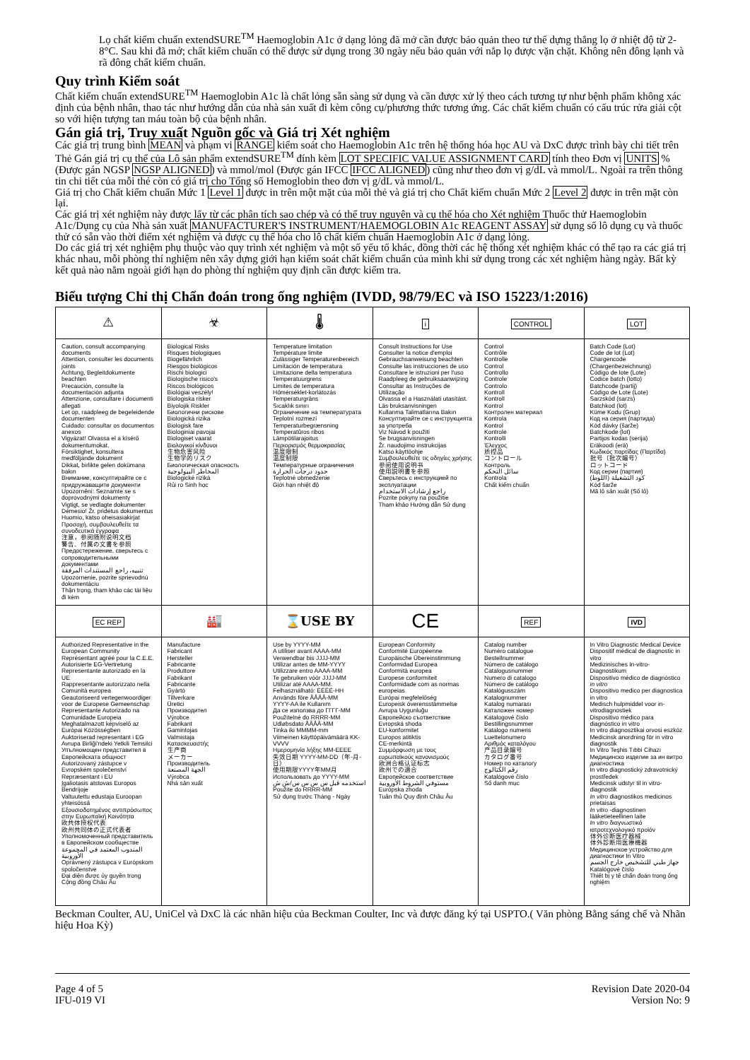Lọ chất kiểm chuẩn extendSURE<sup>TM</sup> Haemoglobin A1c ở dạng lỏng đã mở cần được bảo quản theo tư thế dựng thẳng lọ ở nhiệt độ từ 2-8°C. Sau khi đã mở; chất kiểm chuẩn có thể được sử dụng trong 30 ngày nếu bảo quản với nắp lọ được vặn chặt. Không nên đông lạnh và rã đông chất kiểm chuẩn.
Quy trình Kiểm soát
Chất kiểm chuẩn extendSURE<sup>TM</sup> Haemoglobin A1c là chất lỏng sẵn sàng sử dụng và cần được xử lý theo cách tương tự như bệnh phẩm không xác định của bệnh nhân, thao tác như hướng dẫn của nhà sản xuất đi kèm công cụ/phương thức tương ứng. Các chất kiểm chuẩn có cấu trúc rửa giải cột so với hiện tượng tan máu toàn bộ của bệnh nhân.
Gán giá trị, Truy xuất Nguồn gốc và Giá trị Xét nghiệm
Các giá trị trung bình MEAN và phạm vi RANGE kiểm soát cho Haemoglobin A1c trên hệ thống hóa học AU và DxC được trình bày chi tiết trên Thẻ Gán giá trị cụ thể của Lô sản phẩm extendSURE<sup>TM</sup> đính kèm LOT SPECIFIC VALUE ASSIGNMENT CARD tính theo Đơn vị UNITS % (Được gán NGSP NGSP ALIGNED) và mmol/mol (Được gán IFCC IFCC ALIGNED) cũng như theo đơn vị g/dL và mmol/L. Ngoài ra trên thông tin chi tiết của mỗi thẻ còn có giá trị cho Tổng số Hemoglobin theo đơn vị g/dL và mmol/L.
Giá trị cho Chất kiểm chuẩn Mức 1 Level 1 được in trên một mặt của mỗi thẻ và giá trị cho Chất kiểm chuẩn Mức 2 Level 2 được in trên mặt còn lại.
Các giá trị xét nghiệm này được lấy từ các phân tích sao chép và có thể truy nguyên và cụ thể hóa cho Xét nghiệm Thuốc thử Haemoglobin A1c/Dụng cụ của Nhà sản xuất MANUFACTURER'S INSTRUMENT/HAEMOGLOBIN A1c REAGENT ASSAY sử dụng số lô dụng cụ và thuốc thử có sẵn vào thời điểm xét nghiệm và được cụ thể hóa cho lô chất kiểm chuẩn Haemoglobin A1c ở dạng lỏng.
Do các giá trị xét nghiệm phụ thuộc vào quy trình xét nghiệm và một số yếu tố khác, đồng thời các hệ thống xét nghiệm khác có thể tạo ra các giá trị khác nhau, mỗi phòng thí nghiệm nên xây dựng giới hạn kiểm soát chất kiểm chuẩn của mình khi sử dụng trong các xét nghiệm hàng ngày. Bất kỳ kết quả nào nằm ngoài giới hạn do phòng thí nghiệm quy định cần được kiểm tra.
Biểu tượng Chỉ thị Chẩn đoán trong ống nghiệm (IVDD, 98/79/EC và ISO 15223/1:2016)
| ⚠ | ☣ | 🌡 | i | CONTROL | LOT |
| Caution, consult accompanying documents Attention, consulter les documents joints Achtung, Begleitdokumente beachten Precaución, consulte la documentación adjunta Attenzione, consultare i documenti allegati Let op, raadpleeg de begeleidende documenten Cuidado: consultar os documentos anexos Vigyázat! Olvassa el a kísérő dokumentumokat. Försiktighet, konsultera medföljande dokument Dikkat, birlikte gelen dokümana bakın Внимание, консултирайте се с придружаващите документи Upozornění: Seznamte se s doprovodnými dokumenty Vigtigt, se vedlagte dokumenter Démesio! Žr. pridėtus dokumentus Huomio, katso oheisasiakirjat Προσοχή, συμβουλευθείτε τα συνοδευτικά έγγραφα 注意，参阅随附说明文档 警告、付属の文書を参照 Предостережение, сверьтесь с сопроводительными документами تنبيه، راجع المستندات المرفقة Upozornenie, pozrite sprievodnú dokumentáciu Thận trọng, tham khảo các tài liệu đi kèm | Biological Risks Risques biologiques Biogefährlich Riesgos biológicos Rischi biologici Biologische risico's Riscos biológicos Biológiai veszély! Biologiska risker Biyolojik Riskler Биологични рискове Biologická rizika Biologisk fare Biologiniai pavojai Biologiset vaarat Βιολογικοί κίνδυνοι 生物危害风险 生物学的リスク Биологическая опасность المخاطر البيولوجية Biologické riziká Rủi ro Sinh học | Temperature limitation Température limite Zulässiger Temperaturenbereich Limitación de temperatura Limitazione della temperatura Temperatuurgrens Limites de temperatura Hőmérséklet-korlátozás Temperaturgräns Sıcaklık sınırı Ограничение на температурата Teplotní rozmezí Temperaturbegrænsning Temperatūros ribos Lämpötilarajoitus Περιορισμός θερμοκρασίας 温度限制 温度制限 Температурные ограничения حدود درجات الحرارة Teplotné obmedzenie Giới hạn nhiệt độ | Consult Instructions for Use Consulter la notice d'emploi Gebrauchsanweisung beachten Consulte las instrucciones de uso Consultare le istruzioni per l'uso Raadpleeg de gebruiksaanwijzing Consultar as Instruções de Utilização Olvassa el a Használati utasítást. Läs bruksanvisningen Kullanma Talimatlarına Bakın Консултирайте се с инструкцията за употреба Viz Návod k použití Se brugsanvisningen Žr. naudojimo instrukcijas Katso käyttöohje Συμβουλευθείτε τις οδηγίες χρήσης 参阅使用说明书 使用説明書を参照 Сверьтесь с инструкцией по эксплуатации راجع إرشادات الاستخدام Pozrite pokyny na použitie Tham khảo Hướng dẫn Sử dụng | Control Contrôle Kontrolle Control Controllo Controle Controlo Kontroll Kontroll Kontrol Контролен материал Kontrola Kontrol Kontrolė Kontrolli Έλεγχος 质控品 コントロール Контроль سائل التحكم Kontrola Chất kiểm chuẩn | Batch Code (Lot) Code de lot (Lot) Chargencode (Chargenbezeichnung) Código de lote (Lote) Codice batch (lotto) Batchcode (partij) Código de Lote (Lote) Sarzskód (sarzs) Batchkod (lot) Küme Kodu (Grup) Код на серия (партида) Kód dávky (šarže) Batchkode (lot) Partijos kodas (serija) Eräkoodi (erä) Κωδικός παρτίδας (Παρτίδα) 批号（批次编号） ロットコード Код серии (партия) كود التشغيلة (اللوط) Kód šarže Mã lô sản xuất (Số lô) |
| EC REP | 🏭 | ⌛USE BY | CE | REF | IVD |
| Authorized Representative in the European Community Représentant agréé pour la C.E.E. Autorisierte EG-Vertretung Representante autorizado en la UE Rappresentante autorizzato nella Comunità europea Geautoriseerd vertegenwoordiger voor de Europese Gemeenschap Representante Autorizado na Comunidade Europeia Meghatalmazott képviselő az Európai Közösségben Auktoriserad representant i EG Avrupa Birliği'ndeki Yetkili Temsilci Упълномощен представител в Европейската общност Autorizovaný zástupce v Evropském společenství Repræsentant i EU Įgaliotasis atstovas Europos Bendrijoje Valtuutettu edustaja Euroopan yhteisössä Εξουσιοδοτημένος αντιπρόσωπος στην Ευρωπαϊκή Κοινότητα 欧共体授权代表 欧州共同体の正式代表者 Уполномоченный представитель в Европейском сообществе المندوب المعتمد في المجموعة الأوروبية Oprávnený zástupca v Európskom spoločenstve Đại diện được ủy quyền trong Cộng đồng Châu Âu | Manufacture Fabricant Hersteller Fabricante Produttore Fabrikant Fabricante Gyártó Tillverkare Üretici Производител Výrobce Fabrikant Gamintojas Valmistaja Κατασκευαστής 生产商 メーカー Производитель الجهة المصنعة Výrobca Nhà sản xuất | Use by YYYY-MM A utiliser avant AAAA-MM Verwendbar bis JJJJ-MM Utilizar antes de MM-YYYY Utilizzare entro AAAA-MM Te gebruiken vóór JJJJ-MM Utilizar até AAAA-MM. Felhasználható: ÉÉÉÉ-HH Används före ÅÅÅÅ-MM YYYY-AA ile Kullanım Да се използва до ГГГГ-ММ Použitelné do RRRR-MM Udløbsdato ÅÅÅÅ-MM Tinka iki MMMM-mm Viimeinen käyttöpäivämäärä KK-VVVV Ημερομηνία λήξης MM-EEEE 失效日期 YYYY-MM-DD（年-月-日） 使用期限YYYY年MM月 Использовать до YYYY-MM استخدمه قبل س س س س/ش ش Použite do RRRR-MM Sử dụng trước Tháng - Ngày | European Conformity Conformité Européenne Europäische Übereinstimmung Conformidad Europea Conformità europea Europese conformiteit Conformidade com as normas europeias Európai megfelelőség Europeisk överensstämmelse Avrupa Uygunluğu Европейско съответствие Evropská shoda EU-konformitet Europos atitiktis CE-merkintä Συμμόρφωση με τους ευρωπαϊκούς κανονισμούς 欧洲合格认证标志 欧州での適合 Европейское соответствие مستوفي الشروط الأوروبية Európska zhoda Tuân thủ Quy định Châu Âu | Catalog number Numéro catalogue Bestellnummer Número de catálogo Catalogusnummer Numero di catalogo Número de catálogo Katalógusszám Katalognummer Katalog numarası Каталожен номер Katalogové číslo Bestillingsnummer Katalogo numeris Luettelonumero Αριθμός καταλόγου 产品目录编号 カタログ番号 Номер по каталогу رقم الكتالوج Katalógové číslo Số danh mục | In Vitro Diagnostic Medical Device Dispositif médical de diagnostic in vitro Medizinisches In-vitro-Diagnostikum Dispositivo médico de diagnóstico in vitro Dispositivo medico per diagnostica in vitro Medisch hulpmiddel voor in-vitrodiagnostiek Dispositivo médico para diagnóstico in vitro In vitro diagnosztikai orvosi eszköz Medicinsk anordning för in vitro diagnostik In Vitro Teşhis Tıbbi Cihazı Медицинско изделие за ин витро диагностика In vitro diagnostický zdravotnický prostředek Medicinsk udstyr til in vitro-diagnostik In vitro diagnostikos medicinos prietaisas In vitro -diagnostinen lääketieteellinen laite In vitro διαγνωστικό ιατροτεχνολογικό προϊόν 体外诊断医疗器械 体外診断用医療機器 Медицинское устройство для диагностики In Vitro جهاز طبي للتشخيص خارج الجسم Katalógové číslo Thiết bị y tế chẩn đoán trong ống nghiệm |
Beckman Coulter, AU, UniCel và DxC là các nhãn hiệu của Beckman Coulter, Inc và được đăng ký tại USPTO.( Văn phòng Bằng sáng chế và Nhãn hiệu Hoa Kỳ)
Page 4 of 5
IFU-019 VI
Revision Date 2020-04
Version No: 9